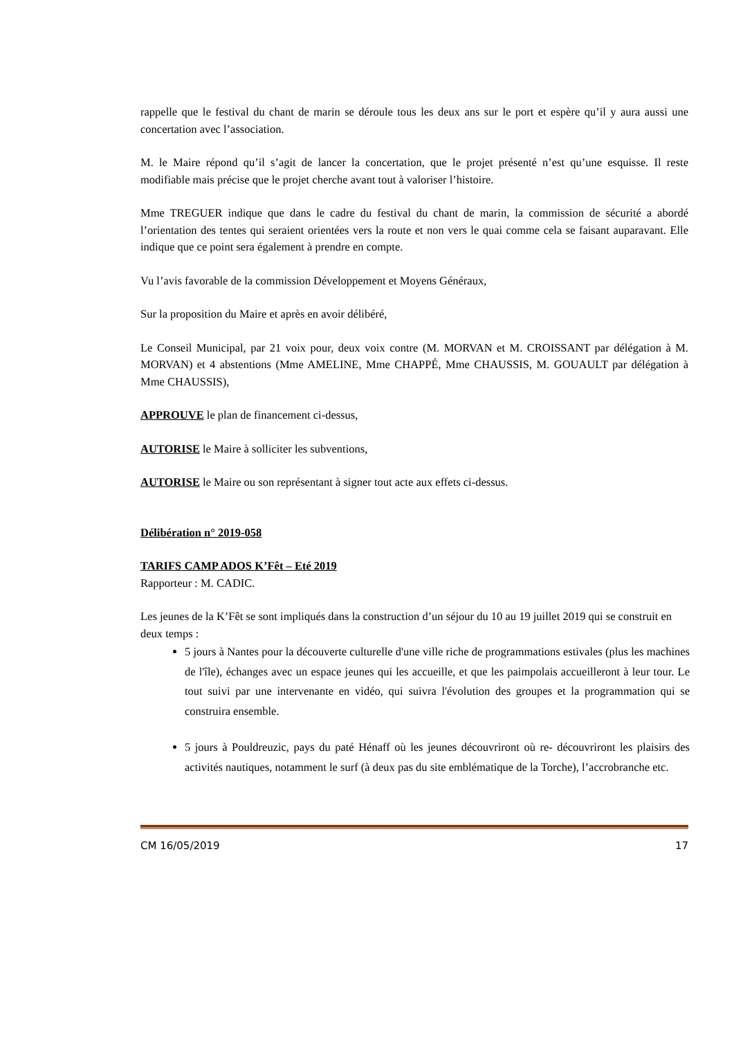rappelle que le festival du chant de marin se déroule tous les deux ans sur le port et espère qu’il y aura aussi une concertation avec l’association.
M. le Maire répond qu’il s’agit de lancer la concertation, que le projet présenté n’est qu’une esquisse. Il reste modifiable mais précise que le projet cherche avant tout à valoriser l’histoire.
Mme TREGUER indique que dans le cadre du festival du chant de marin, la commission de sécurité a abordé l’orientation des tentes qui seraient orientées vers la route et non vers le quai comme cela se faisant auparavant. Elle indique que ce point sera également à prendre en compte.
Vu l’avis favorable de la commission Développement et Moyens Généraux,
Sur la proposition du Maire et après en avoir délibéré,
Le Conseil Municipal, par 21 voix pour, deux voix contre (M. MORVAN et M. CROISSANT par délégation à M. MORVAN) et 4 abstentions (Mme AMELINE, Mme CHAPPÉ, Mme CHAUSSIS, M. GOUAULT par délégation à Mme CHAUSSIS),
APPROUVE le plan de financement ci-dessus,
AUTORISE le Maire à solliciter les subventions,
AUTORISE le Maire ou son représentant à signer tout acte aux effets ci-dessus.
Délibération n° 2019-058
TARIFS CAMP ADOS K’Fêt – Eté 2019
Rapporteur : M. CADIC.
Les jeunes de la K’Fêt se sont impliqués dans la construction d’un séjour du 10 au 19 juillet 2019 qui se construit en deux temps :
5 jours à Nantes pour la découverte culturelle d'une ville riche de programmations estivales (plus les machines de l'île), échanges avec un espace jeunes qui les accueille, et que les paimpolais accueilleront à leur tour. Le tout suivi par une intervenante en vidéo, qui suivra l'évolution des groupes et la programmation qui se construira ensemble.
5 jours à Pouldreuzic, pays du paté Hénaff où les jeunes découvriront où re- découvriront les plaisirs des activités nautiques, notamment le surf (à deux pas du site emblématique de la Torche), l’accrobranche etc.
CM 16/05/2019 17